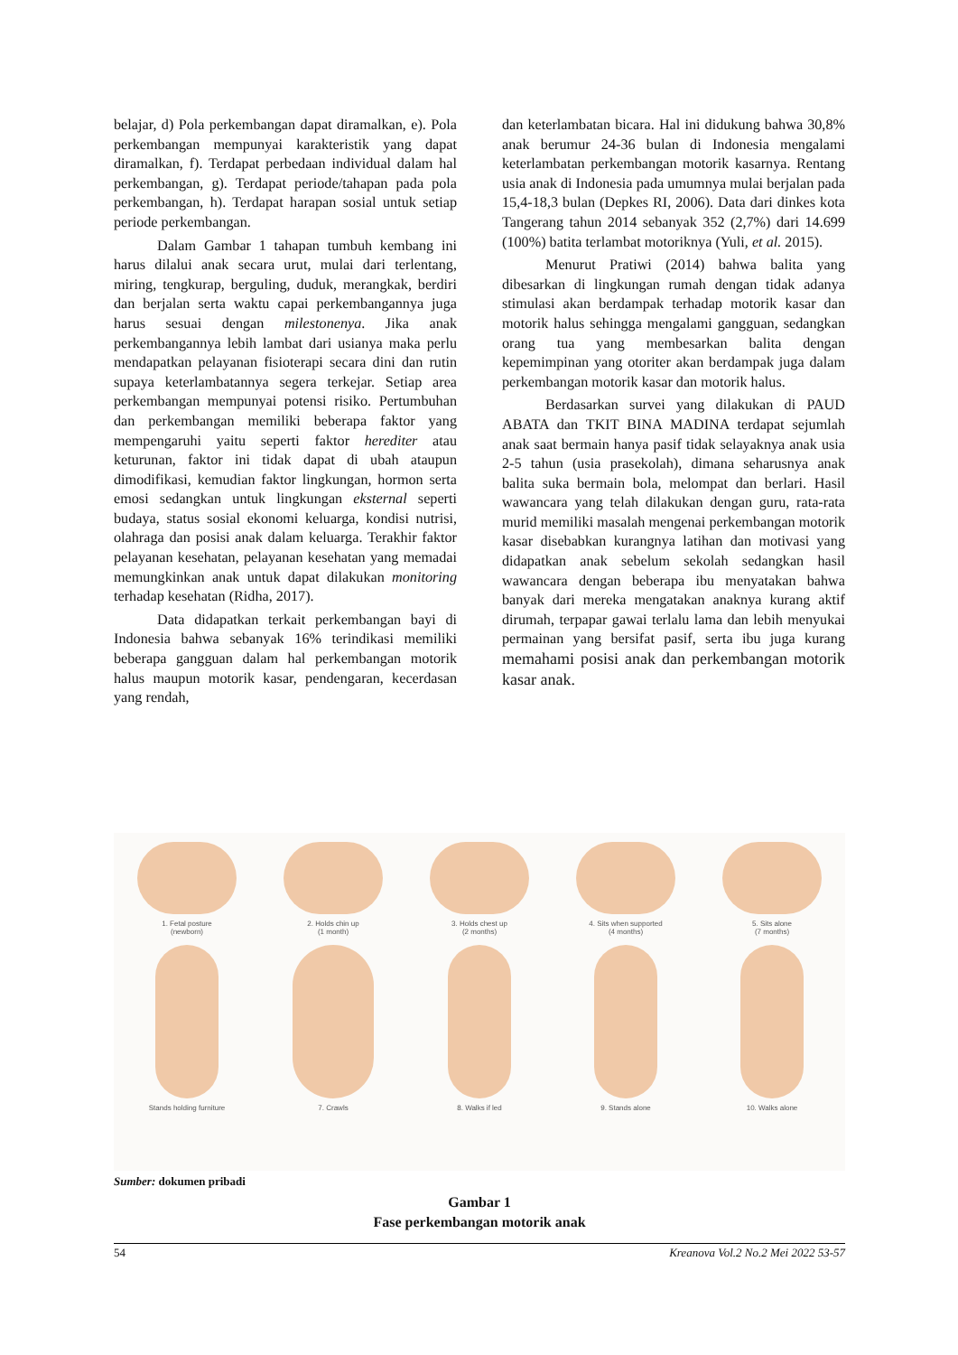belajar, d) Pola perkembangan dapat diramalkan, e). Pola perkembangan mempunyai karakteristik yang dapat diramalkan, f). Terdapat perbedaan individual dalam hal perkembangan, g). Terdapat periode/tahapan pada pola perkembangan, h). Terdapat harapan sosial untuk setiap periode perkembangan.
Dalam Gambar 1 tahapan tumbuh kembang ini harus dilalui anak secara urut, mulai dari terlentang, miring, tengkurap, berguling, duduk, merangkak, berdiri dan berjalan serta waktu capai perkembangannya juga harus sesuai dengan milestonenya. Jika anak perkembangannya lebih lambat dari usianya maka perlu mendapatkan pelayanan fisioterapi secara dini dan rutin supaya keterlambatannya segera terkejar. Setiap area perkembangan mempunyai potensi risiko. Pertumbuhan dan perkembangan memiliki beberapa faktor yang mempengaruhi yaitu seperti faktor herediter atau keturunan, faktor ini tidak dapat di ubah ataupun dimodifikasi, kemudian faktor lingkungan, hormon serta emosi sedangkan untuk lingkungan eksternal seperti budaya, status sosial ekonomi keluarga, kondisi nutrisi, olahraga dan posisi anak dalam keluarga. Terakhir faktor pelayanan kesehatan, pelayanan kesehatan yang memadai memungkinkan anak untuk dapat dilakukan monitoring terhadap kesehatan (Ridha, 2017).
Data didapatkan terkait perkembangan bayi di Indonesia bahwa sebanyak 16% terindikasi memiliki beberapa gangguan dalam hal perkembangan motorik halus maupun motorik kasar, pendengaran, kecerdasan yang rendah,
dan keterlambatan bicara. Hal ini didukung bahwa 30,8% anak berumur 24-36 bulan di Indonesia mengalami keterlambatan perkembangan motorik kasarnya. Rentang usia anak di Indonesia pada umumnya mulai berjalan pada 15,4-18,3 bulan (Depkes RI, 2006). Data dari dinkes kota Tangerang tahun 2014 sebanyak 352 (2,7%) dari 14.699 (100%) batita terlambat motoriknya (Yuli, et al. 2015).
Menurut Pratiwi (2014) bahwa balita yang dibesarkan di lingkungan rumah dengan tidak adanya stimulasi akan berdampak terhadap motorik kasar dan motorik halus sehingga mengalami gangguan, sedangkan orang tua yang membesarkan balita dengan kepemimpinan yang otoriter akan berdampak juga dalam perkembangan motorik kasar dan motorik halus.
Berdasarkan survei yang dilakukan di PAUD ABATA dan TKIT BINA MADINA terdapat sejumlah anak saat bermain hanya pasif tidak selayaknya anak usia 2-5 tahun (usia prasekolah), dimana seharusnya anak balita suka bermain bola, melompat dan berlari. Hasil wawancara yang telah dilakukan dengan guru, rata-rata murid memiliki masalah mengenai perkembangan motorik kasar disebabkan kurangnya latihan dan motivasi yang didapatkan anak sebelum sekolah sedangkan hasil wawancara dengan beberapa ibu menyatakan bahwa banyak dari mereka mengatakan anaknya kurang aktif dirumah, terpapar gawai terlalu lama dan lebih menyukai permainan yang bersifat pasif, serta ibu juga kurang memahami posisi anak dan perkembangan motorik kasar anak.
1. Fetal posture
(newborn)
2. Holds chin up
(1 month)
3. Holds chest up
(2 months)
4. Sits when supported
(4 months)
5. Sits alone
(7 months)
Stands holding furniture 7. Crawls 8. Walks if led 9. Stands alone 10. Walks alone
Sumber: dokumen pribadi
Gambar 1
Fase perkembangan motorik anak
54 Kreanova Vol.2 No.2 Mei 2022 53-57